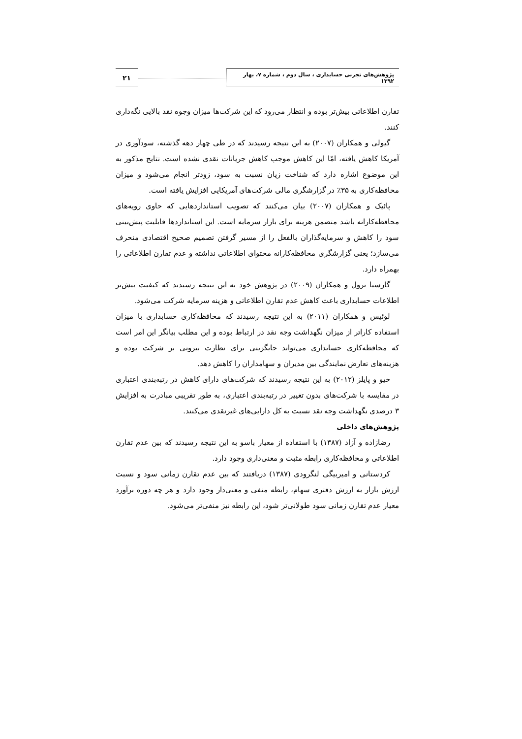پژوهش‌های تجربی حسابداری ، سال دوم ، شماره ۷، بهار ۱۳۹۲
۲۱
تقارن اطلاعاتی بیش‌تر بوده و انتظار می‌رود که این شرکت‌ها میزان وجوه نقد بالایی نگه‌داری کنند.
گیولی و همکاران (۲۰۰۷) به این نتیجه رسیدند که در طی چهار دهه گذشته، سودآوری در آمریکا کاهش یافته، امّا این کاهش موجب کاهش جریانات نقدی نشده است. نتایج مذکور به این موضوع اشاره دارد که شناخت زیان نسبت به سود، زودتر انجام می‌شود و میزان محافظه‌کاری به ۳۵٪ در گزارشگری مالی شرکت‌های آمریکایی افزایش یافته است.
پائیک و همکاران (۲۰۰۷) بیان می‌کنند که تصویب استانداردهایی که حاوی رویه‌های محافظه‌کارانه باشد متضمن هزینه برای بازار سرمایه است. این استانداردها قابلیت پیش‌بینی سود را کاهش و سرمایه‌گذاران بالفعل را از مسیر گرفتن تصمیم صحیح اقتصادی منحرف می‌سازد؛ یعنی گزارشگری محافظه‌کارانه محتوای اطلاعاتی نداشته و عدم تقارن اطلاعاتی را بهمراه دارد.
گارسیا ترول و همکاران (۲۰۰۹) در پژوهش خود به این نتیجه رسیدند که کیفیت بیش‌تر اطلاعات حسابداری باعث کاهش عدم تقارن اطلاعاتی و هزینه سرمایه شرکت می‌شود.
لوئیس و همکاران (۲۰۱۱) به این نتیجه رسیدند که محافظه‌کاری حسابداری با میزان استفاده کاراتر از میزان نگهداشت وجه نقد در ارتباط بوده و این مطلب بیانگر این امر است که محافظه‌کاری حسابداری می‌تواند جایگزینی برای نظارت بیرونی بر شرکت بوده و هزینه‌های تعارض نمایندگی بین مدیران و سهامداران را کاهش دهد.
خیو و پایلز (۲۰۱۲) به این نتیجه رسیدند که شرکت‌های دارای کاهش در رتبه‌بندی اعتباری در مقایسه با شرکت‌های بدون تغییر در رتبه‌بندی اعتباری، به طور تقریبی مبادرت به افزایش ۳ درصدی نگهداشت وجه نقد نسبت به کل دارایی‌های غیرنقدی می‌کنند.
پژوهش‌های داخلی
رضازاده و آزاد (۱۳۸۷) با استفاده از معیار باسو به این نتیجه رسیدند که بین عدم تقارن اطلاعاتی و محافظه‌کاری رابطه مثبت و معنی‌داری وجود دارد.
کردستانی و امیربیگی لنگرودی (۱۳۸۷) دریافتند که بین عدم تقارن زمانی سود و نسبت ارزش بازار به ارزش دفتری سهام، رابطه منفی و معنی‌دار وجود دارد و هر چه دوره برآورد معیار عدم تقارن زمانی سود طولانی‌تر شود، این رابطه نیز منفی‌تر می‌شود.